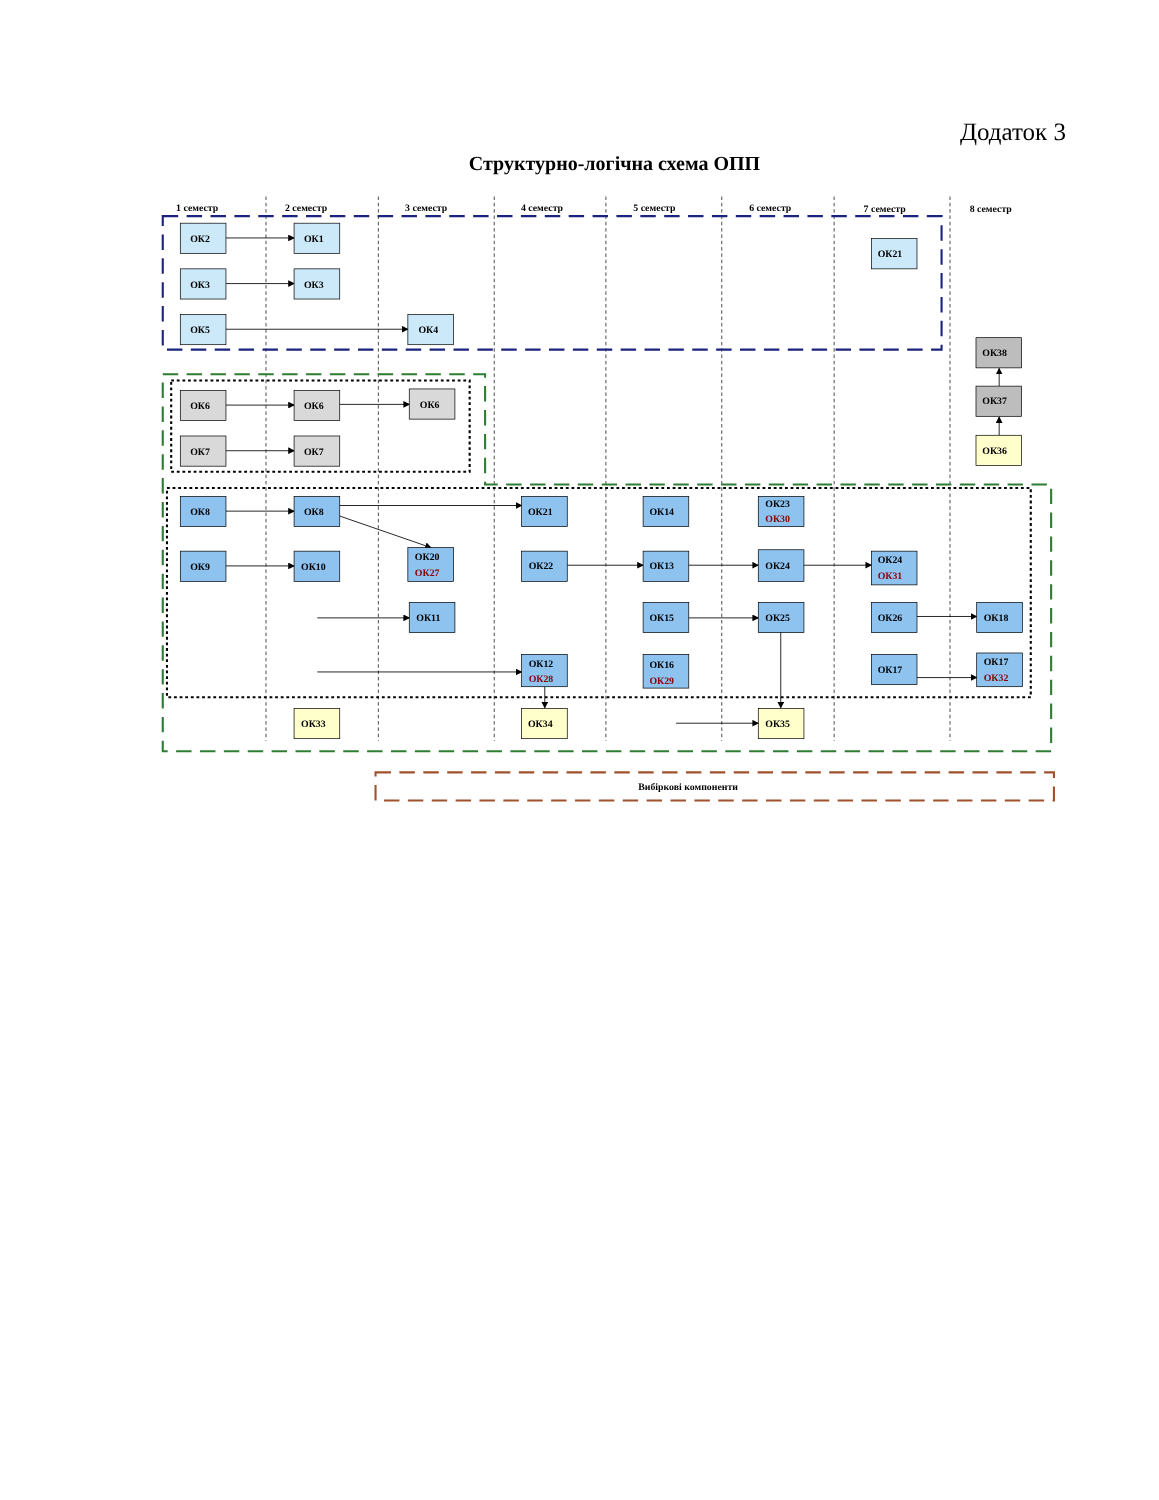Додаток 3
Структурно-логічна схема ОПП
1 семестр
2 семестр
3 семестр
4 семестр
5 семестр
6 семестр
7 семестр
8 семестр
Вибіркові компоненти
ОК2
ОК1
ОК3
ОК3
ОК5
ОК4
ОК21
ОК6
ОК6
ОК6
ОК7
ОК7
ОК38
ОК37
ОК36
ОК8
ОК8
ОК21
ОК14
ОК23
ОК30
ОК9
ОК10
ОК20
ОК27
ОК22
ОК13
ОК24
ОК24
ОК31
ОК11
ОК15
ОК25
ОК26
ОК18
ОК12
ОК28
ОК16
ОК29
ОК17
ОК17
ОК32
ОК33
ОК34
ОК35